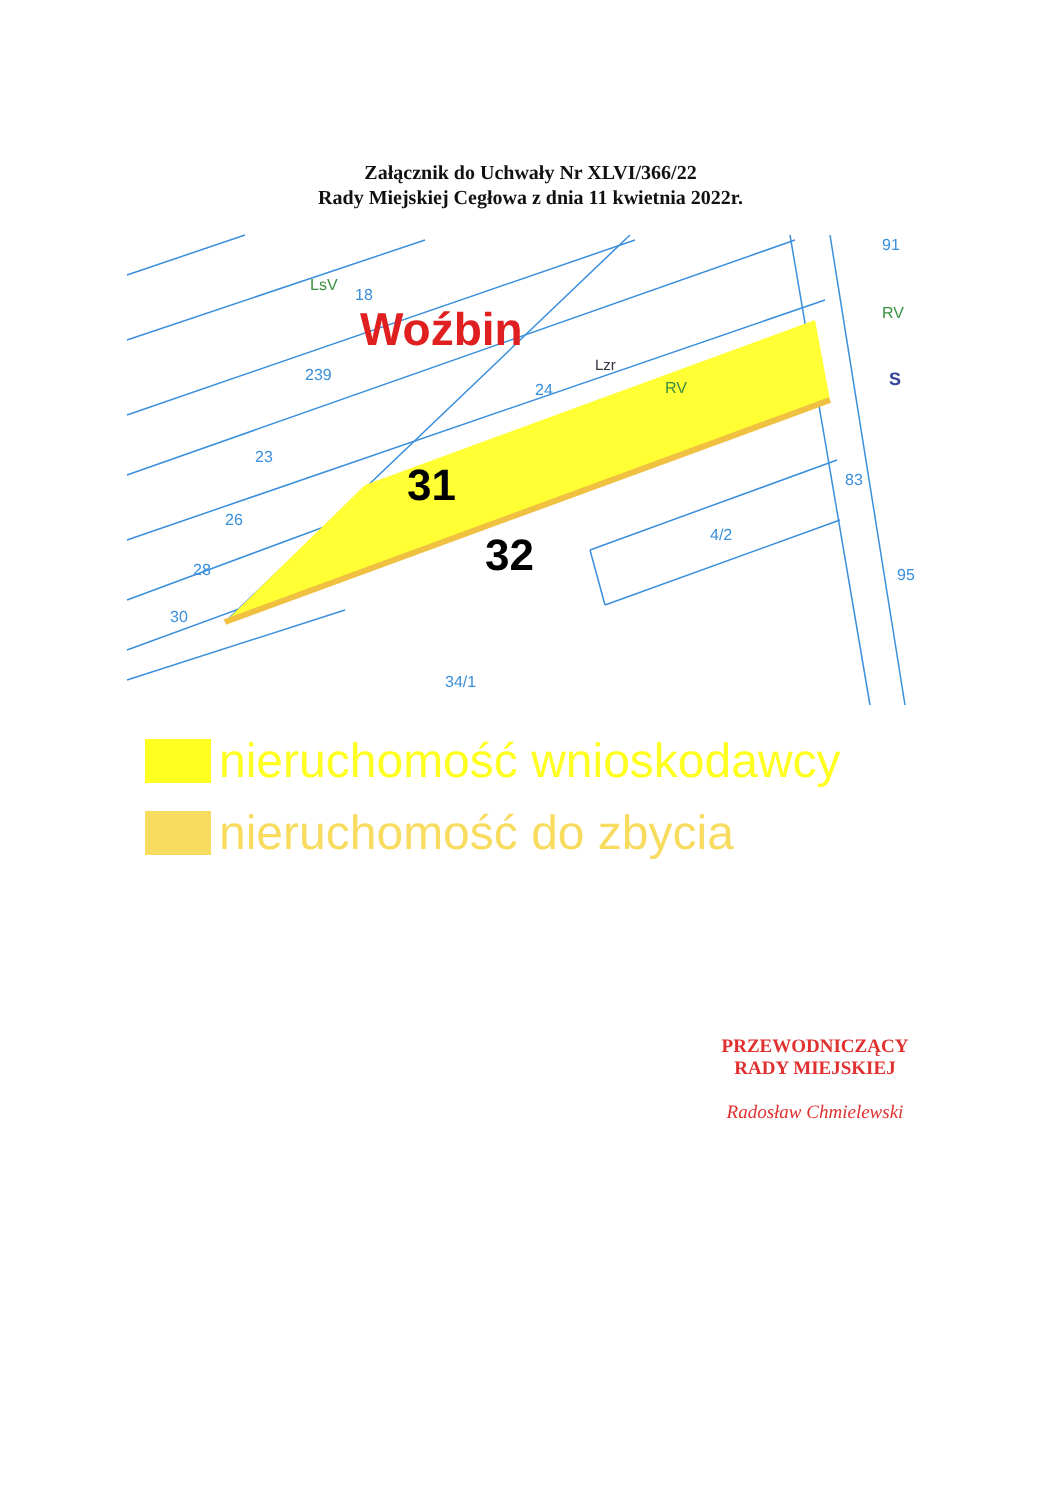Załącznik do Uchwały Nr XLVI/366/22
Rady Miejskiej Cegłowa z dnia 11 kwietnia 2022r.
Woźbin
31
32
18
239
24
23
26
28
30
83
95
34/1
4/2
91
LsV
RV
RV
Lzr
S
nieruchomość wnioskodawcy
nieruchomość do zbycia
PRZEWODNICZĄCY
RADY MIEJSKIEJ
Radosław Chmielewski